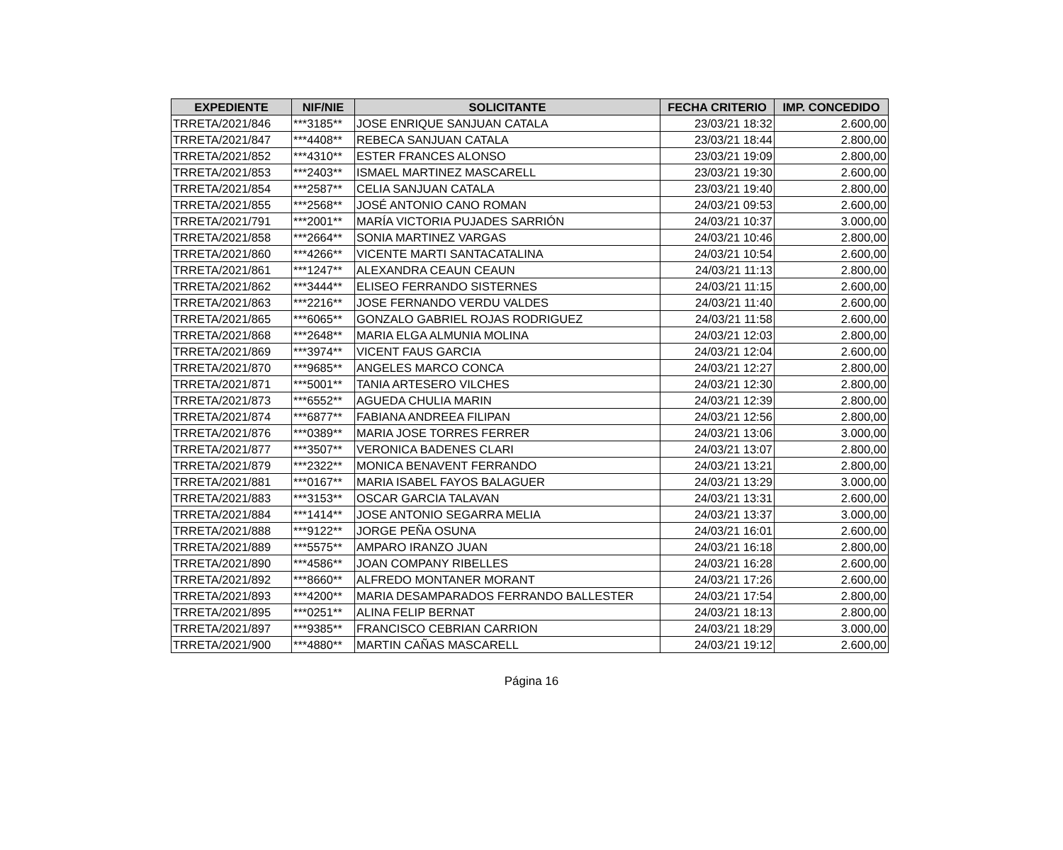| EXPEDIENTE | NIF/NIE | SOLICITANTE | FECHA CRITERIO | IMP. CONCEDIDO |
| --- | --- | --- | --- | --- |
| TRRETA/2021/846 | ***3185** | JOSE ENRIQUE SANJUAN CATALA | 23/03/21 18:32 | 2.600,00 |
| TRRETA/2021/847 | ***4408** | REBECA SANJUAN CATALA | 23/03/21 18:44 | 2.800,00 |
| TRRETA/2021/852 | ***4310** | ESTER FRANCES ALONSO | 23/03/21 19:09 | 2.800,00 |
| TRRETA/2021/853 | ***2403** | ISMAEL MARTINEZ MASCARELL | 23/03/21 19:30 | 2.600,00 |
| TRRETA/2021/854 | ***2587** | CELIA SANJUAN CATALA | 23/03/21 19:40 | 2.800,00 |
| TRRETA/2021/855 | ***2568** | JOSÉ ANTONIO CANO ROMAN | 24/03/21 09:53 | 2.600,00 |
| TRRETA/2021/791 | ***2001** | MARÍA VICTORIA PUJADES SARRIÓN | 24/03/21 10:37 | 3.000,00 |
| TRRETA/2021/858 | ***2664** | SONIA MARTINEZ VARGAS | 24/03/21 10:46 | 2.800,00 |
| TRRETA/2021/860 | ***4266** | VICENTE MARTI SANTACATALINA | 24/03/21 10:54 | 2.600,00 |
| TRRETA/2021/861 | ***1247** | ALEXANDRA CEAUN CEAUN | 24/03/21 11:13 | 2.800,00 |
| TRRETA/2021/862 | ***3444** | ELISEO FERRANDO SISTERNES | 24/03/21 11:15 | 2.600,00 |
| TRRETA/2021/863 | ***2216** | JOSE FERNANDO VERDU VALDES | 24/03/21 11:40 | 2.600,00 |
| TRRETA/2021/865 | ***6065** | GONZALO GABRIEL ROJAS RODRIGUEZ | 24/03/21 11:58 | 2.600,00 |
| TRRETA/2021/868 | ***2648** | MARIA ELGA ALMUNIA MOLINA | 24/03/21 12:03 | 2.800,00 |
| TRRETA/2021/869 | ***3974** | VICENT FAUS GARCIA | 24/03/21 12:04 | 2.600,00 |
| TRRETA/2021/870 | ***9685** | ANGELES MARCO CONCA | 24/03/21 12:27 | 2.800,00 |
| TRRETA/2021/871 | ***5001** | TANIA ARTESERO VILCHES | 24/03/21 12:30 | 2.800,00 |
| TRRETA/2021/873 | ***6552** | AGUEDA CHULIA MARIN | 24/03/21 12:39 | 2.800,00 |
| TRRETA/2021/874 | ***6877** | FABIANA ANDREEA FILIPAN | 24/03/21 12:56 | 2.800,00 |
| TRRETA/2021/876 | ***0389** | MARIA JOSE TORRES FERRER | 24/03/21 13:06 | 3.000,00 |
| TRRETA/2021/877 | ***3507** | VERONICA BADENES CLARI | 24/03/21 13:07 | 2.800,00 |
| TRRETA/2021/879 | ***2322** | MONICA BENAVENT FERRANDO | 24/03/21 13:21 | 2.800,00 |
| TRRETA/2021/881 | ***0167** | MARIA ISABEL FAYOS BALAGUER | 24/03/21 13:29 | 3.000,00 |
| TRRETA/2021/883 | ***3153** | OSCAR GARCIA TALAVAN | 24/03/21 13:31 | 2.600,00 |
| TRRETA/2021/884 | ***1414** | JOSE ANTONIO SEGARRA MELIA | 24/03/21 13:37 | 3.000,00 |
| TRRETA/2021/888 | ***9122** | JORGE PEÑA OSUNA | 24/03/21 16:01 | 2.600,00 |
| TRRETA/2021/889 | ***5575** | AMPARO IRANZO JUAN | 24/03/21 16:18 | 2.800,00 |
| TRRETA/2021/890 | ***4586** | JOAN COMPANY RIBELLES | 24/03/21 16:28 | 2.600,00 |
| TRRETA/2021/892 | ***8660** | ALFREDO MONTANER MORANT | 24/03/21 17:26 | 2.600,00 |
| TRRETA/2021/893 | ***4200** | MARIA DESAMPARADOS FERRANDO BALLESTER | 24/03/21 17:54 | 2.800,00 |
| TRRETA/2021/895 | ***0251** | ALINA FELIP BERNAT | 24/03/21 18:13 | 2.800,00 |
| TRRETA/2021/897 | ***9385** | FRANCISCO CEBRIAN CARRION | 24/03/21 18:29 | 3.000,00 |
| TRRETA/2021/900 | ***4880** | MARTIN CAÑAS MASCARELL | 24/03/21 19:12 | 2.600,00 |
Página 16